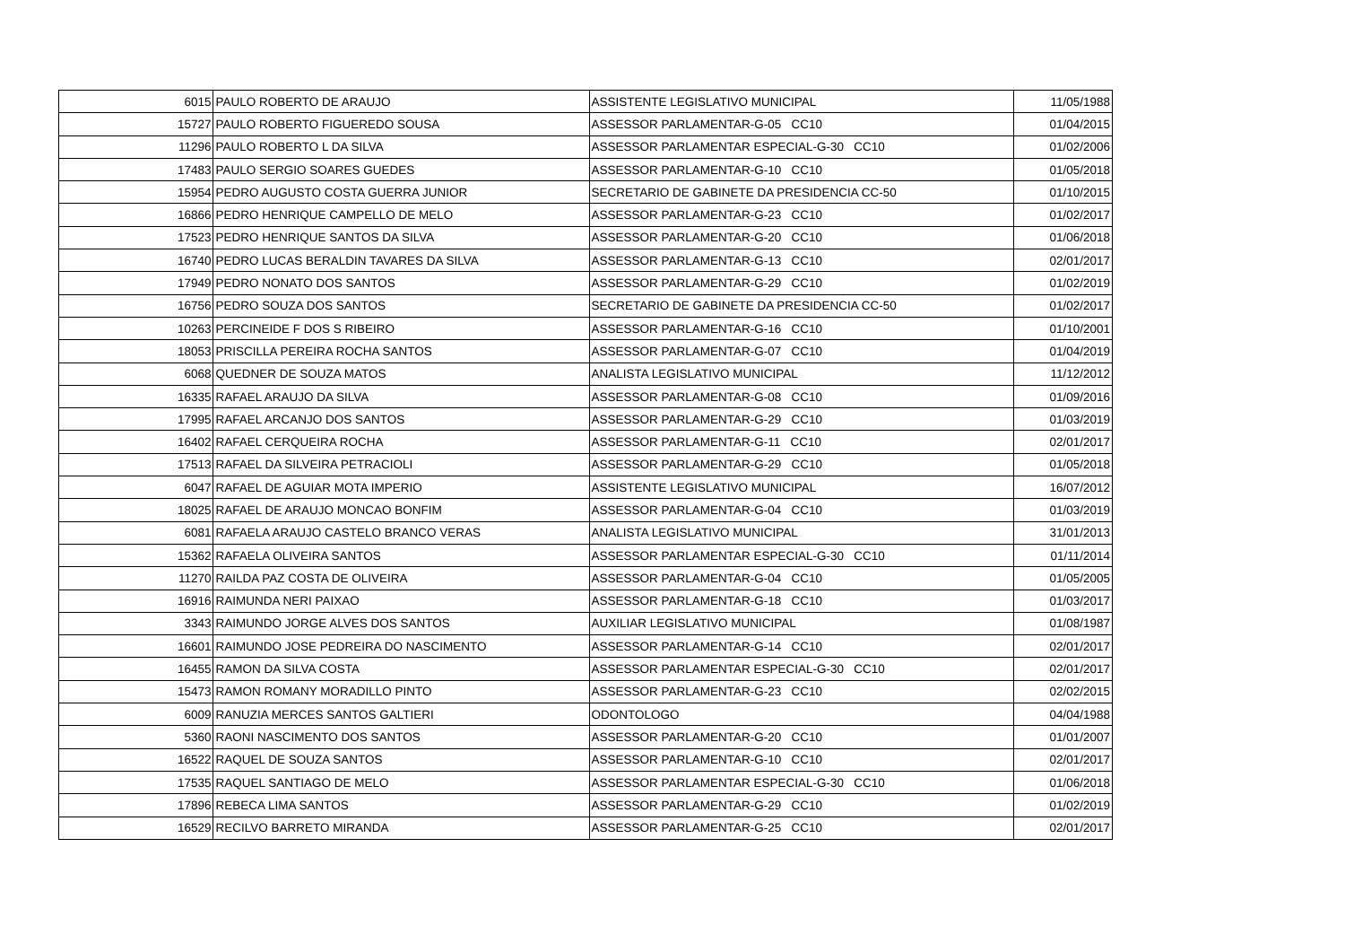| 6015 | PAULO ROBERTO DE ARAUJO | ASSISTENTE LEGISLATIVO MUNICIPAL | 11/05/1988 |
| 15727 | PAULO ROBERTO FIGUEREDO SOUSA | ASSESSOR PARLAMENTAR-G-05 CC10 | 01/04/2015 |
| 11296 | PAULO ROBERTO L DA SILVA | ASSESSOR PARLAMENTAR ESPECIAL-G-30 CC10 | 01/02/2006 |
| 17483 | PAULO SERGIO SOARES GUEDES | ASSESSOR PARLAMENTAR-G-10 CC10 | 01/05/2018 |
| 15954 | PEDRO AUGUSTO COSTA GUERRA JUNIOR | SECRETARIO DE GABINETE DA PRESIDENCIA CC-50 | 01/10/2015 |
| 16866 | PEDRO HENRIQUE CAMPELLO DE MELO | ASSESSOR PARLAMENTAR-G-23 CC10 | 01/02/2017 |
| 17523 | PEDRO HENRIQUE SANTOS DA SILVA | ASSESSOR PARLAMENTAR-G-20 CC10 | 01/06/2018 |
| 16740 | PEDRO LUCAS BERALDIN TAVARES DA SILVA | ASSESSOR PARLAMENTAR-G-13 CC10 | 02/01/2017 |
| 17949 | PEDRO NONATO DOS SANTOS | ASSESSOR PARLAMENTAR-G-29 CC10 | 01/02/2019 |
| 16756 | PEDRO SOUZA DOS SANTOS | SECRETARIO DE GABINETE DA PRESIDENCIA CC-50 | 01/02/2017 |
| 10263 | PERCINEIDE F DOS S RIBEIRO | ASSESSOR PARLAMENTAR-G-16 CC10 | 01/10/2001 |
| 18053 | PRISCILLA PEREIRA ROCHA SANTOS | ASSESSOR PARLAMENTAR-G-07 CC10 | 01/04/2019 |
| 6068 | QUEDNER DE SOUZA MATOS | ANALISTA LEGISLATIVO MUNICIPAL | 11/12/2012 |
| 16335 | RAFAEL ARAUJO DA SILVA | ASSESSOR PARLAMENTAR-G-08 CC10 | 01/09/2016 |
| 17995 | RAFAEL ARCANJO DOS SANTOS | ASSESSOR PARLAMENTAR-G-29 CC10 | 01/03/2019 |
| 16402 | RAFAEL CERQUEIRA ROCHA | ASSESSOR PARLAMENTAR-G-11 CC10 | 02/01/2017 |
| 17513 | RAFAEL DA SILVEIRA PETRACIOLI | ASSESSOR PARLAMENTAR-G-29 CC10 | 01/05/2018 |
| 6047 | RAFAEL DE AGUIAR MOTA IMPERIO | ASSISTENTE LEGISLATIVO MUNICIPAL | 16/07/2012 |
| 18025 | RAFAEL DE ARAUJO MONCAO BONFIM | ASSESSOR PARLAMENTAR-G-04 CC10 | 01/03/2019 |
| 6081 | RAFAELA ARAUJO CASTELO BRANCO VERAS | ANALISTA LEGISLATIVO MUNICIPAL | 31/01/2013 |
| 15362 | RAFAELA OLIVEIRA SANTOS | ASSESSOR PARLAMENTAR ESPECIAL-G-30 CC10 | 01/11/2014 |
| 11270 | RAILDA PAZ COSTA DE OLIVEIRA | ASSESSOR PARLAMENTAR-G-04 CC10 | 01/05/2005 |
| 16916 | RAIMUNDA NERI PAIXAO | ASSESSOR PARLAMENTAR-G-18 CC10 | 01/03/2017 |
| 3343 | RAIMUNDO JORGE ALVES DOS SANTOS | AUXILIAR LEGISLATIVO MUNICIPAL | 01/08/1987 |
| 16601 | RAIMUNDO JOSE PEDREIRA DO NASCIMENTO | ASSESSOR PARLAMENTAR-G-14 CC10 | 02/01/2017 |
| 16455 | RAMON DA SILVA COSTA | ASSESSOR PARLAMENTAR ESPECIAL-G-30 CC10 | 02/01/2017 |
| 15473 | RAMON ROMANY MORADILLO PINTO | ASSESSOR PARLAMENTAR-G-23 CC10 | 02/02/2015 |
| 6009 | RANUZIA MERCES SANTOS GALTIERI | ODONTOLOGO | 04/04/1988 |
| 5360 | RAONI NASCIMENTO DOS SANTOS | ASSESSOR PARLAMENTAR-G-20 CC10 | 01/01/2007 |
| 16522 | RAQUEL DE SOUZA SANTOS | ASSESSOR PARLAMENTAR-G-10 CC10 | 02/01/2017 |
| 17535 | RAQUEL SANTIAGO DE MELO | ASSESSOR PARLAMENTAR ESPECIAL-G-30 CC10 | 01/06/2018 |
| 17896 | REBECA LIMA SANTOS | ASSESSOR PARLAMENTAR-G-29 CC10 | 01/02/2019 |
| 16529 | RECILVO BARRETO MIRANDA | ASSESSOR PARLAMENTAR-G-25 CC10 | 02/01/2017 |